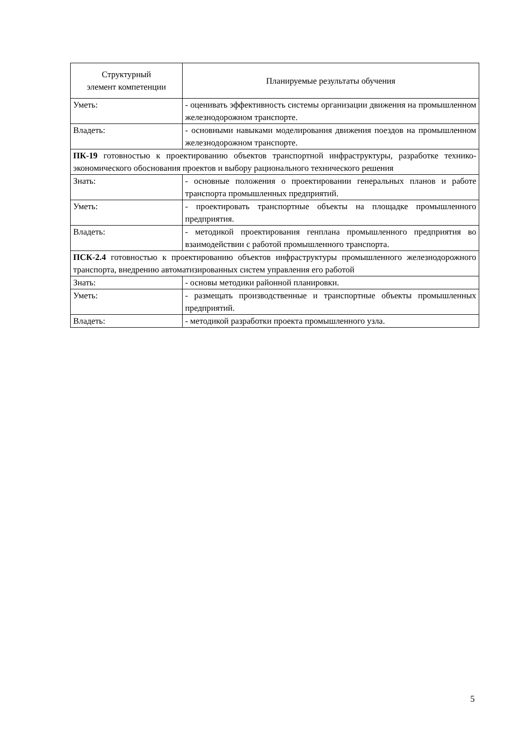| Структурный элемент компетенции | Планируемые результаты обучения |
| Уметь: | - оценивать эффективность системы организации движения на промышленном железнодорожном транспорте. |
| Владеть: | - основными навыками моделирования движения поездов на промышленном железнодорожном транспорте. |
| ПК-19 готовностью к проектированию объектов транспортной инфраструктуры, разработке технико-экономического обоснования проектов и выбору рационального технического решения | |
| Знать: | - основные положения о проектировании генеральных планов и работе транспорта промышленных предприятий. |
| Уметь: | - проектировать транспортные объекты на площадке промышленного предприятия. |
| Владеть: | - методикой проектирования генплана промышленного предприятия во взаимодействии с работой промышленного транспорта. |
| ПСК-2.4 готовностью к проектированию объектов инфраструктуры промышленного железнодорожного транспорта, внедрению автоматизированных систем управления его работой | |
| Знать: | - основы методики районной планировки. |
| Уметь: | - размещать производственные и транспортные объекты промышленных предприятий. |
| Владеть: | - методикой разработки проекта промышленного узла. |
5